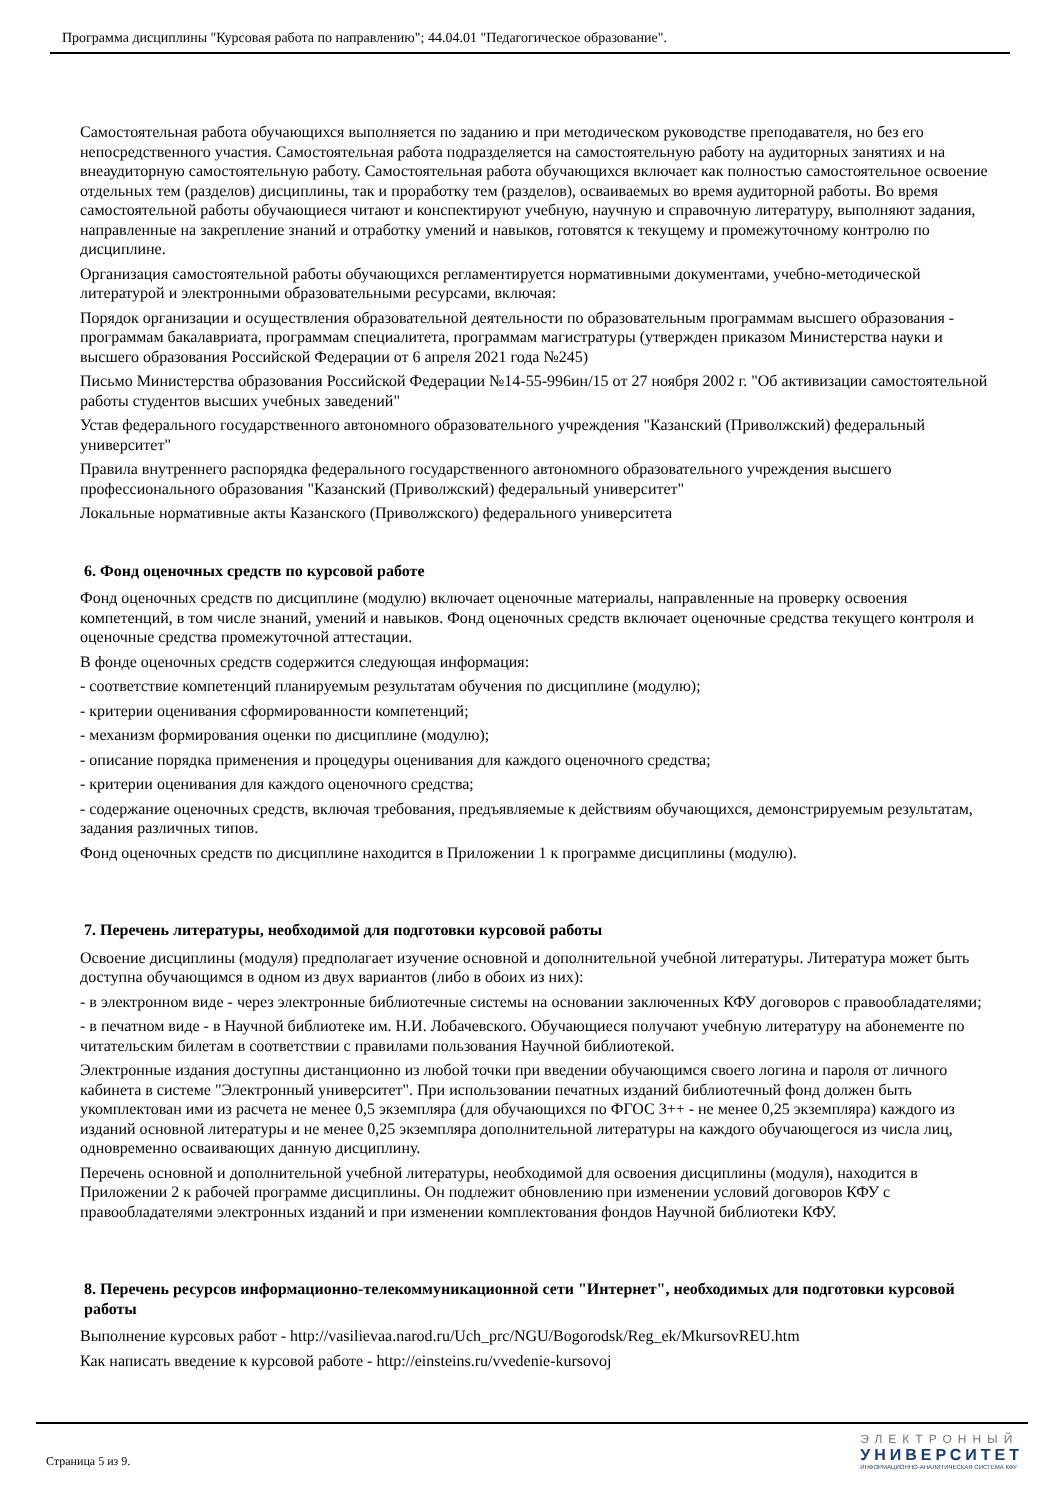Программа дисциплины "Курсовая работа по направлению"; 44.04.01 "Педагогическое образование".
Самостоятельная работа обучающихся выполняется по заданию и при методическом руководстве преподавателя, но без его непосредственного участия. Самостоятельная работа подразделяется на самостоятельную работу на аудиторных занятиях и на внеаудиторную самостоятельную работу. Самостоятельная работа обучающихся включает как полностью самостоятельное освоение отдельных тем (разделов) дисциплины, так и проработку тем (разделов), осваиваемых во время аудиторной работы. Во время самостоятельной работы обучающиеся читают и конспектируют учебную, научную и справочную литературу, выполняют задания, направленные на закрепление знаний и отработку умений и навыков, готовятся к текущему и промежуточному контролю по дисциплине.
Организация самостоятельной работы обучающихся регламентируется нормативными документами, учебно-методической литературой и электронными образовательными ресурсами, включая:
Порядок организации и осуществления образовательной деятельности по образовательным программам высшего образования - программам бакалавриата, программам специалитета, программам магистратуры (утвержден приказом Министерства науки и высшего образования Российской Федерации от 6 апреля 2021 года №245)
Письмо Министерства образования Российской Федерации №14-55-996ин/15 от 27 ноября 2002 г. "Об активизации самостоятельной работы студентов высших учебных заведений"
Устав федерального государственного автономного образовательного учреждения "Казанский (Приволжский) федеральный университет"
Правила внутреннего распорядка федерального государственного автономного образовательного учреждения высшего профессионального образования "Казанский (Приволжский) федеральный университет"
Локальные нормативные акты Казанского (Приволжского) федерального университета
6. Фонд оценочных средств по курсовой работе
Фонд оценочных средств по дисциплине (модулю) включает оценочные материалы, направленные на проверку освоения компетенций, в том числе знаний, умений и навыков. Фонд оценочных средств включает оценочные средства текущего контроля и оценочные средства промежуточной аттестации.
В фонде оценочных средств содержится следующая информация:
- соответствие компетенций планируемым результатам обучения по дисциплине (модулю);
- критерии оценивания сформированности компетенций;
- механизм формирования оценки по дисциплине (модулю);
- описание порядка применения и процедуры оценивания для каждого оценочного средства;
- критерии оценивания для каждого оценочного средства;
- содержание оценочных средств, включая требования, предъявляемые к действиям обучающихся, демонстрируемым результатам, задания различных типов.
Фонд оценочных средств по дисциплине находится в Приложении 1 к программе дисциплины (модулю).
7. Перечень литературы, необходимой для подготовки курсовой работы
Освоение дисциплины (модуля) предполагает изучение основной и дополнительной учебной литературы. Литература может быть доступна обучающимся в одном из двух вариантов (либо в обоих из них):
- в электронном виде - через электронные библиотечные системы на основании заключенных КФУ договоров с правообладателями;
- в печатном виде - в Научной библиотеке им. Н.И. Лобачевского. Обучающиеся получают учебную литературу на абонементе по читательским билетам в соответствии с правилами пользования Научной библиотекой.
Электронные издания доступны дистанционно из любой точки при введении обучающимся своего логина и пароля от личного кабинета в системе "Электронный университет". При использовании печатных изданий библиотечный фонд должен быть укомплектован ими из расчета не менее 0,5 экземпляра (для обучающихся по ФГОС 3++ - не менее 0,25 экземпляра) каждого из изданий основной литературы и не менее 0,25 экземпляра дополнительной литературы на каждого обучающегося из числа лиц, одновременно осваивающих данную дисциплину.
Перечень основной и дополнительной учебной литературы, необходимой для освоения дисциплины (модуля), находится в Приложении 2 к рабочей программе дисциплины. Он подлежит обновлению при изменении условий договоров КФУ с правообладателями электронных изданий и при изменении комплектования фондов Научной библиотеки КФУ.
8. Перечень ресурсов информационно-телекоммуникационной сети "Интернет", необходимых для подготовки курсовой работы
Выполнение курсовых работ - http://vasilievaa.narod.ru/Uch_prc/NGU/Bogorodsk/Reg_ek/MkursovREU.htm
Как написать введение к курсовой работе - http://einsteins.ru/vvedenie-kursovoj
Страница 5 из 9.
ЭЛЕКТРОННЫЙ
УНИВЕРСИТЕТ
ИНФОРМАЦИОННО-АНАЛИТИЧЕСКАЯ СИСТЕМА КФУ